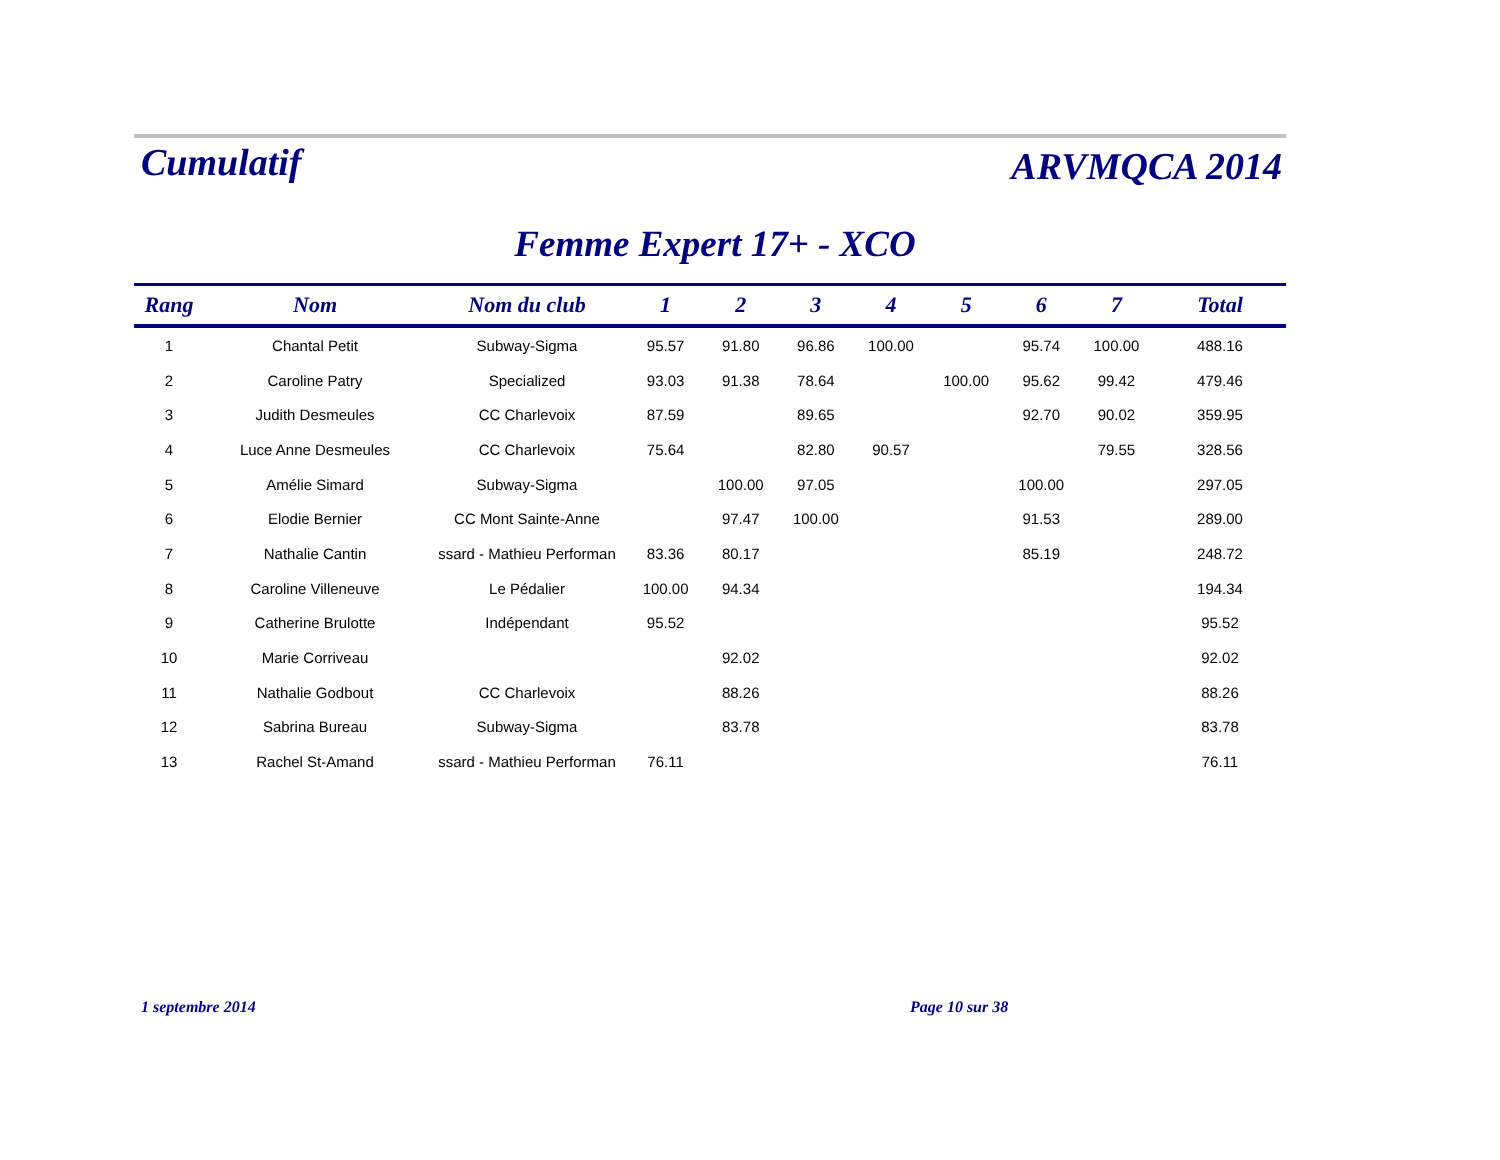Cumulatif
ARVMQCA 2014
Femme Expert 17+ - XCO
| Rang | Nom | Nom du club | 1 | 2 | 3 | 4 | 5 | 6 | 7 | Total |
| --- | --- | --- | --- | --- | --- | --- | --- | --- | --- | --- |
| 1 | Chantal Petit | Subway-Sigma | 95.57 | 91.80 | 96.86 | 100.00 | | 95.74 | 100.00 | 488.16 |
| 2 | Caroline Patry | Specialized | 93.03 | 91.38 | 78.64 | | 100.00 | 95.62 | 99.42 | 479.46 |
| 3 | Judith Desmeules | CC Charlevoix | 87.59 | | 89.65 | | | 92.70 | 90.02 | 359.95 |
| 4 | Luce Anne Desmeules | CC Charlevoix | 75.64 | | 82.80 | 90.57 | | | 79.55 | 328.56 |
| 5 | Amélie Simard | Subway-Sigma | | 100.00 | 97.05 | | | 100.00 | | 297.05 |
| 6 | Elodie Bernier | CC Mont Sainte-Anne | | 97.47 | 100.00 | | | 91.53 | | 289.00 |
| 7 | Nathalie Cantin | ssard - Mathieu Performan | 83.36 | 80.17 | | | | 85.19 | | 248.72 |
| 8 | Caroline Villeneuve | Le Pédalier | 100.00 | 94.34 | | | | | | 194.34 |
| 9 | Catherine Brulotte | Indépendant | 95.52 | | | | | | | 95.52 |
| 10 | Marie Corriveau | | | 92.02 | | | | | | 92.02 |
| 11 | Nathalie Godbout | CC Charlevoix | | 88.26 | | | | | | 88.26 |
| 12 | Sabrina Bureau | Subway-Sigma | | 83.78 | | | | | | 83.78 |
| 13 | Rachel St-Amand | ssard - Mathieu Performan | 76.11 | | | | | | | 76.11 |
1 septembre 2014 Page 10 sur 38